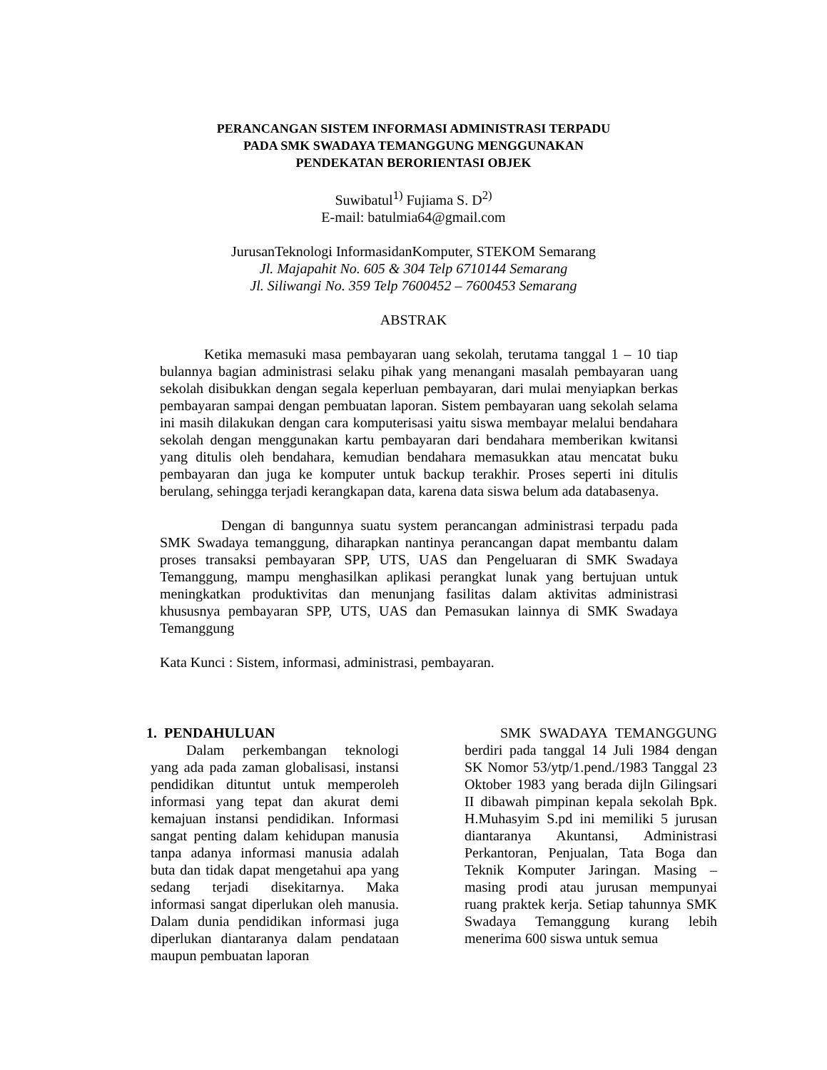PERANCANGAN SISTEM INFORMASI ADMINISTRASI TERPADU
PADA SMK SWADAYA TEMANGGUNG MENGGUNAKAN
PENDEKATAN BERORIENTASI OBJEK
Suwibatul<sup>1)</sup> Fujiama S. D<sup>2)</sup>
E-mail: batulmia64@gmail.com
JurusanTeknologi InformasidanKomputer, STEKOM Semarang
Jl. Majapahit No. 605 & 304 Telp 6710144 Semarang
Jl. Siliwangi No. 359 Telp 7600452 – 7600453 Semarang
ABSTRAK
Ketika memasuki masa pembayaran uang sekolah, terutama tanggal 1 – 10 tiap bulannya bagian administrasi selaku pihak yang menangani masalah pembayaran uang sekolah disibukkan dengan segala keperluan pembayaran, dari mulai menyiapkan berkas pembayaran sampai dengan pembuatan laporan. Sistem pembayaran uang sekolah selama ini masih dilakukan dengan cara komputerisasi yaitu siswa membayar melalui bendahara sekolah dengan menggunakan kartu pembayaran dari bendahara memberikan kwitansi yang ditulis oleh bendahara, kemudian bendahara memasukkan atau mencatat buku pembayaran dan juga ke komputer untuk backup terakhir. Proses seperti ini ditulis berulang, sehingga terjadi kerangkapan data, karena data siswa belum ada databasenya.
Dengan di bangunnya suatu system perancangan administrasi terpadu pada SMK Swadaya temanggung, diharapkan nantinya perancangan dapat membantu dalam proses transaksi pembayaran SPP, UTS, UAS dan Pengeluaran di SMK Swadaya Temanggung, mampu menghasilkan aplikasi perangkat lunak yang bertujuan untuk meningkatkan produktivitas dan menunjang fasilitas dalam aktivitas administrasi khususnya pembayaran SPP, UTS, UAS dan Pemasukan lainnya di SMK Swadaya Temanggung
Kata Kunci : Sistem, informasi, administrasi, pembayaran.
1. PENDAHULUAN
Dalam perkembangan teknologi yang ada pada zaman globalisasi, instansi pendidikan dituntut untuk memperoleh informasi yang tepat dan akurat demi kemajuan instansi pendidikan. Informasi sangat penting dalam kehidupan manusia tanpa adanya informasi manusia adalah buta dan tidak dapat mengetahui apa yang sedang terjadi disekitarnya. Maka informasi sangat diperlukan oleh manusia. Dalam dunia pendidikan informasi juga diperlukan diantaranya dalam pendataan maupun pembuatan laporan
SMK SWADAYA TEMANGGUNG berdiri pada tanggal 14 Juli 1984 dengan SK Nomor 53/ytp/1.pend./1983 Tanggal 23 Oktober 1983 yang berada dijln Gilingsari II dibawah pimpinan kepala sekolah Bpk. H.Muhasyim S.pd ini memiliki 5 jurusan diantaranya Akuntansi, Administrasi Perkantoran, Penjualan, Tata Boga dan Teknik Komputer Jaringan. Masing – masing prodi atau jurusan mempunyai ruang praktek kerja. Setiap tahunnya SMK Swadaya Temanggung kurang lebih menerima 600 siswa untuk semua